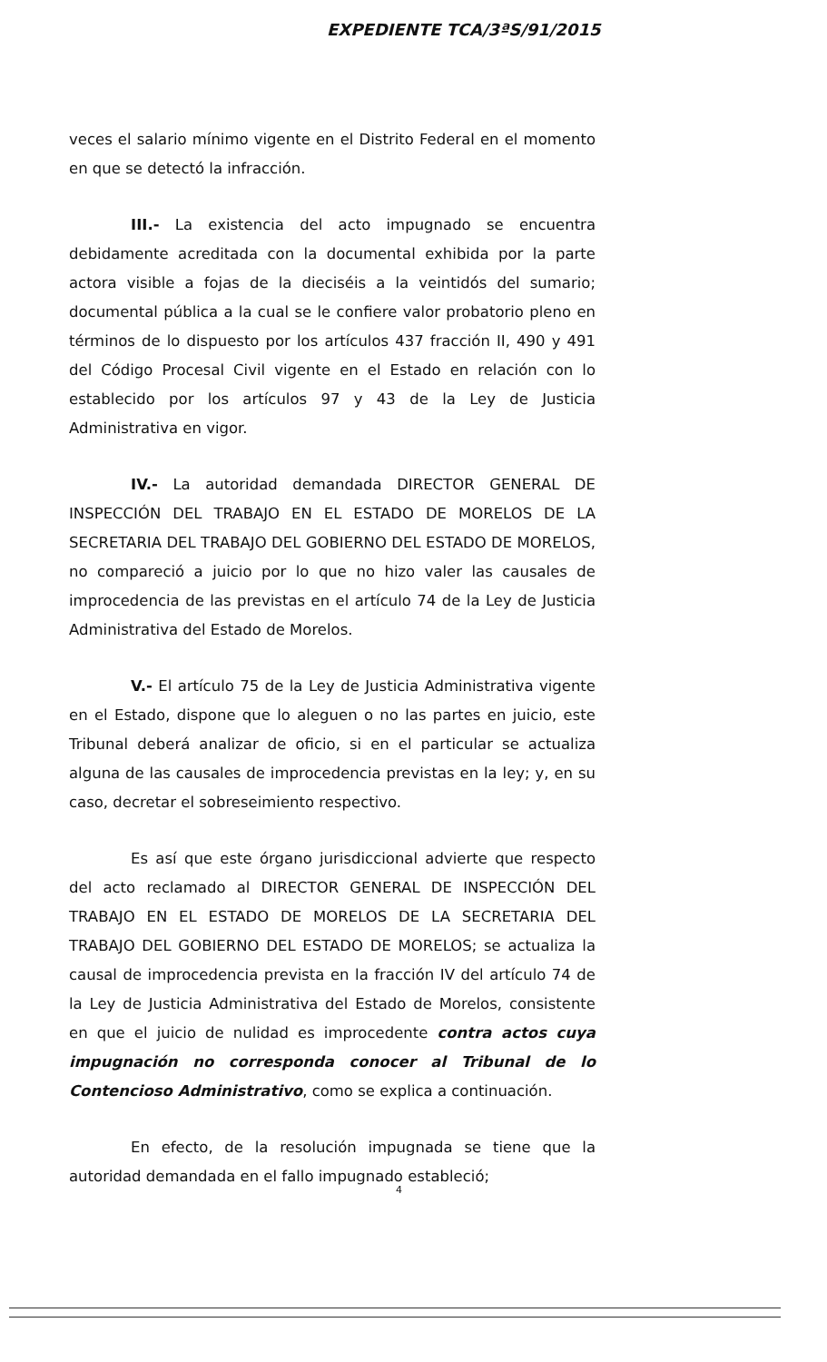EXPEDIENTE TCA/3ªS/91/2015
veces el salario mínimo vigente en el Distrito Federal en el momento en que se detectó la infracción.
III.- La existencia del acto impugnado se encuentra debidamente acreditada con la documental exhibida por la parte actora visible a fojas de la dieciséis a la veintidós del sumario; documental pública a la cual se le confiere valor probatorio pleno en términos de lo dispuesto por los artículos 437 fracción II, 490 y 491 del Código Procesal Civil vigente en el Estado en relación con lo establecido por los artículos 97 y 43 de la Ley de Justicia Administrativa en vigor.
IV.- La autoridad demandada DIRECTOR GENERAL DE INSPECCIÓN DEL TRABAJO EN EL ESTADO DE MORELOS DE LA SECRETARIA DEL TRABAJO DEL GOBIERNO DEL ESTADO DE MORELOS, no compareció a juicio por lo que no hizo valer las causales de improcedencia de las previstas en el artículo 74 de la Ley de Justicia Administrativa del Estado de Morelos.
V.- El artículo 75 de la Ley de Justicia Administrativa vigente en el Estado, dispone que lo aleguen o no las partes en juicio, este Tribunal deberá analizar de oficio, si en el particular se actualiza alguna de las causales de improcedencia previstas en la ley; y, en su caso, decretar el sobreseimiento respectivo.
Es así que este órgano jurisdiccional advierte que respecto del acto reclamado al DIRECTOR GENERAL DE INSPECCIÓN DEL TRABAJO EN EL ESTADO DE MORELOS DE LA SECRETARIA DEL TRABAJO DEL GOBIERNO DEL ESTADO DE MORELOS; se actualiza la causal de improcedencia prevista en la fracción IV del artículo 74 de la Ley de Justicia Administrativa del Estado de Morelos, consistente en que el juicio de nulidad es improcedente contra actos cuya impugnación no corresponda conocer al Tribunal de lo Contencioso Administrativo, como se explica a continuación.
En efecto, de la resolución impugnada se tiene que la autoridad demandada en el fallo impugnado estableció;
4